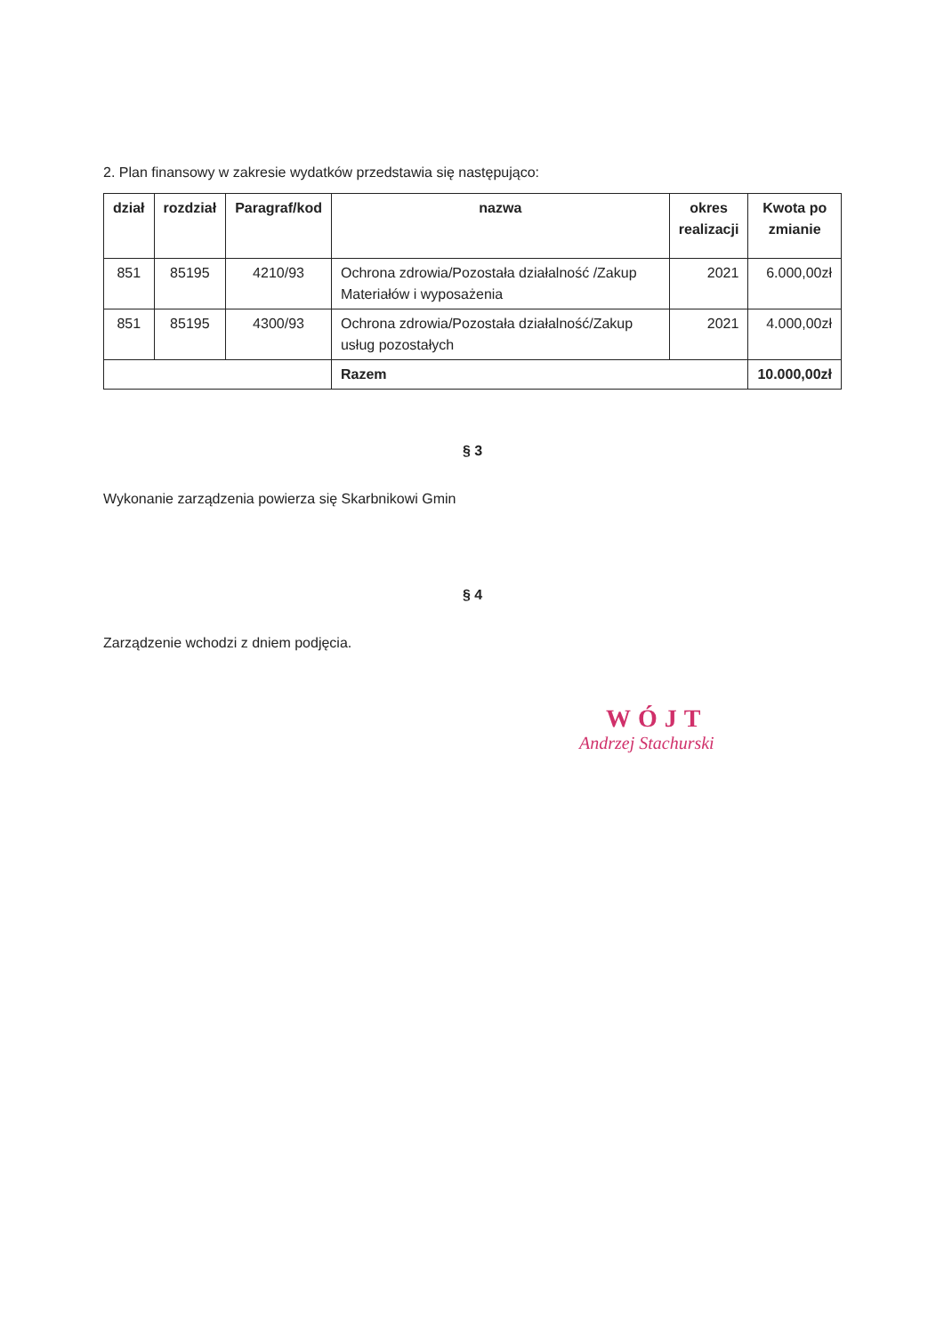2. Plan finansowy w zakresie wydatków przedstawia się następująco:
| dział | rozdział | Paragraf/kod | nazwa | okres realizacji | Kwota po zmianie |
| --- | --- | --- | --- | --- | --- |
| 851 | 85195 | 4210/93 | Ochrona zdrowia/Pozostała działalność /Zakup Materiałów i wyposażenia | 2021 | 6.000,00zł |
| 851 | 85195 | 4300/93 | Ochrona zdrowia/Pozostała działalność/Zakup usług pozostałych | 2021 | 4.000,00zł |
| | | | Razem | | 10.000,00zł |
§ 3
Wykonanie zarządzenia powierza się Skarbnikowi Gmin
§ 4
Zarządzenie wchodzi z dniem podjęcia.
WÓJT
Andrzej Stachurski